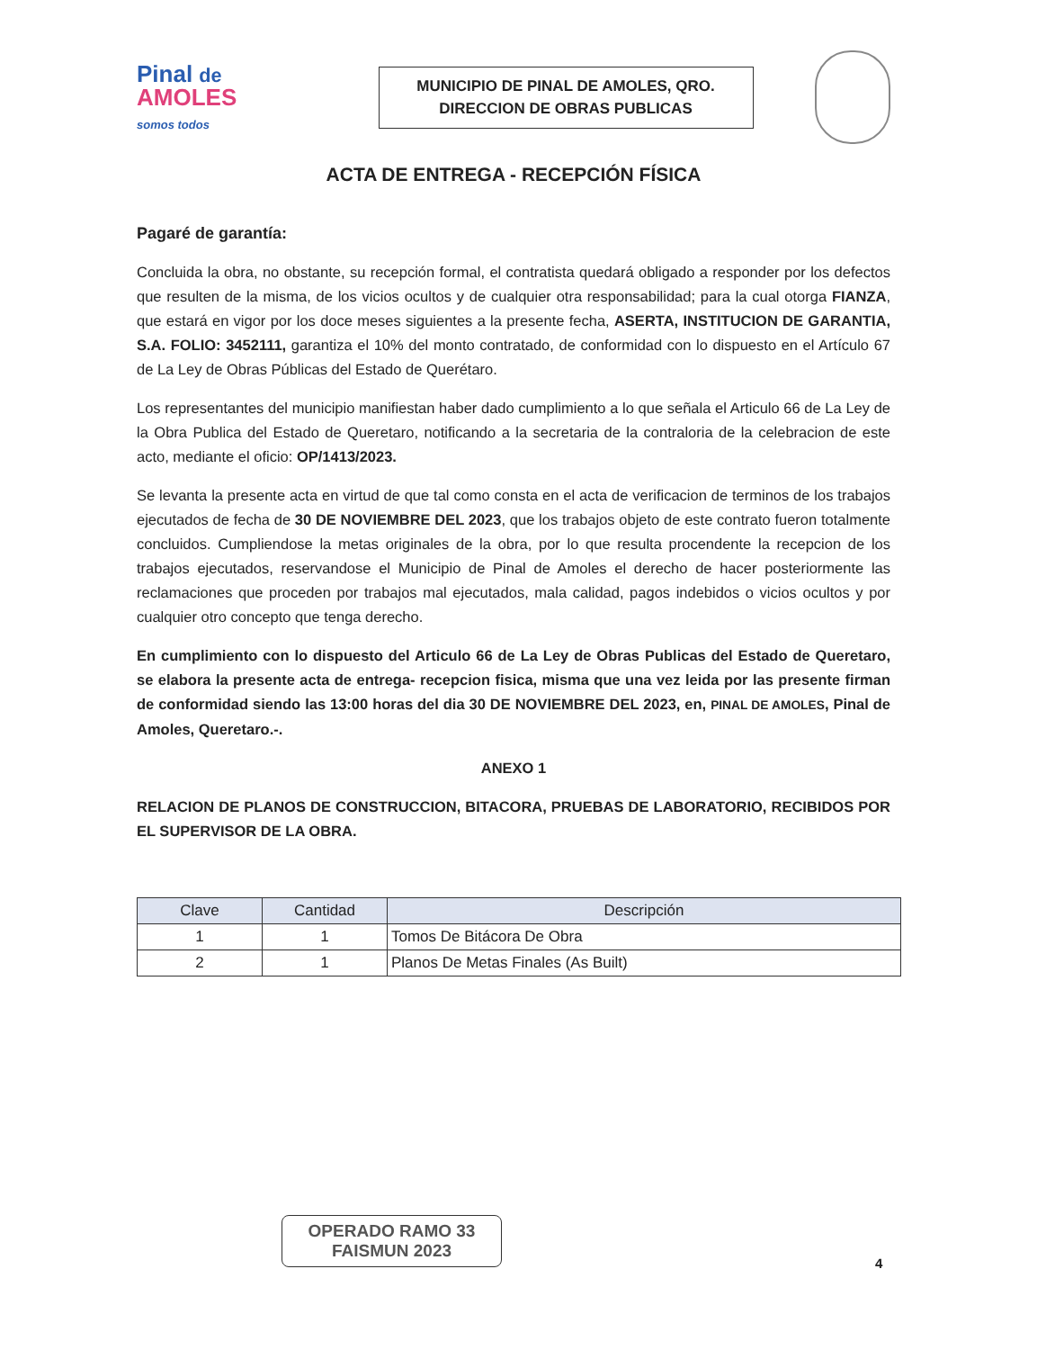Pinal de
AMOLES
somos todos
MUNICIPIO DE PINAL DE AMOLES, QRO.
DIRECCION DE OBRAS PUBLICAS
ACTA DE ENTREGA - RECEPCIÓN FÍSICA
Pagaré de garantía:
Concluida la obra, no obstante, su recepción formal, el contratista quedará obligado a responder por los defectos que resulten de la misma, de los vicios ocultos y de cualquier otra responsabilidad; para la cual otorga FIANZA, que estará en vigor por los doce meses siguientes a la presente fecha, ASERTA, INSTITUCION DE GARANTIA, S.A. FOLIO: 3452111, garantiza el 10% del monto contratado, de conformidad con lo dispuesto en el Artículo 67 de La Ley de Obras Públicas del Estado de Querétaro.
Los representantes del municipio manifiestan haber dado cumplimiento a lo que señala el Articulo 66 de La Ley de la Obra Publica del Estado de Queretaro, notificando a la secretaria de la contraloria de la celebracion de este acto, mediante el oficio: OP/1413/2023.
Se levanta la presente acta en virtud de que tal como consta en el acta de verificacion de terminos de los trabajos ejecutados de fecha de 30 DE NOVIEMBRE DEL 2023, que los trabajos objeto de este contrato fueron totalmente concluidos. Cumpliendose la metas originales de la obra, por lo que resulta procendente la recepcion de los trabajos ejecutados, reservandose el Municipio de Pinal de Amoles el derecho de hacer posteriormente las reclamaciones que proceden por trabajos mal ejecutados, mala calidad, pagos indebidos o vicios ocultos y por cualquier otro concepto que tenga derecho.
En cumplimiento con lo dispuesto del Articulo 66 de La Ley de Obras Publicas del Estado de Queretaro, se elabora la presente acta de entrega- recepcion fisica, misma que una vez leida por las presente firman de conformidad siendo las 13:00 horas del dia 30 DE NOVIEMBRE DEL 2023, en, PINAL DE AMOLES, Pinal de Amoles, Queretaro.-.
ANEXO 1
RELACION DE PLANOS DE CONSTRUCCION, BITACORA, PRUEBAS DE LABORATORIO, RECIBIDOS POR EL SUPERVISOR DE LA OBRA.
| Clave | Cantidad | Descripción |
| --- | --- | --- |
| 1 | 1 | Tomos De Bitácora De Obra |
| 2 | 1 | Planos De Metas Finales (As Built) |
OPERADO RAMO 33
FAISMUN 2023
4